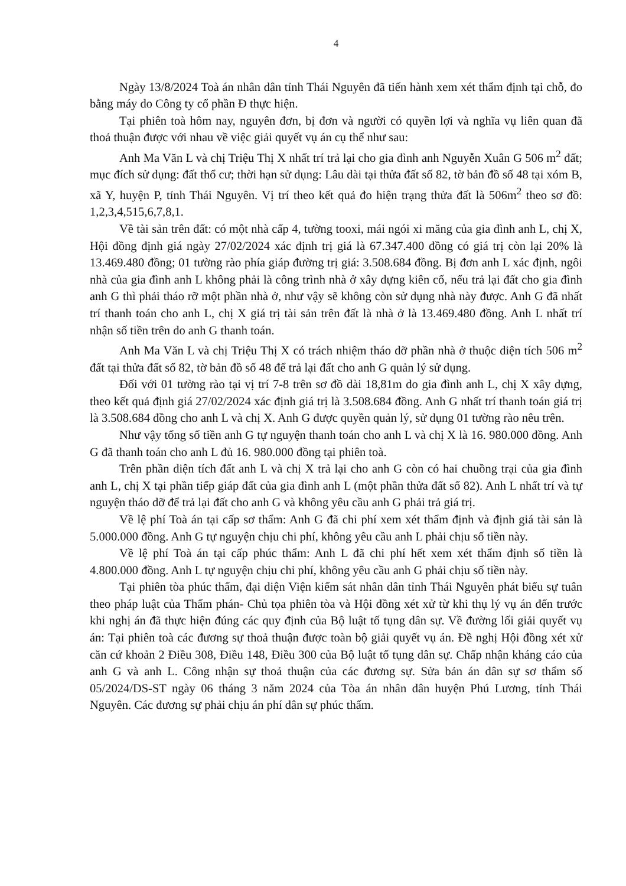4
Ngày 13/8/2024 Toà án nhân dân tỉnh Thái Nguyên đã tiến hành xem xét thẩm định tại chỗ, đo bằng máy do Công ty cổ phần Đ thực hiện.
Tại phiên toà hôm nay, nguyên đơn, bị đơn và người có quyền lợi và nghĩa vụ liên quan đã thoả thuận được với nhau về việc giải quyết vụ án cụ thể như sau:
Anh Ma Văn L và chị Triệu Thị X nhất trí trả lại cho gia đình anh Nguyễn Xuân G 506 m<sup>2</sup> đất; mục đích sử dụng: đất thổ cư; thời hạn sử dụng: Lâu dài tại thửa đất số 82, tờ bản đồ số 48 tại xóm B, xã Y, huyện P, tỉnh Thái Nguyên. Vị trí theo kết quả đo hiện trạng thửa đất là 506m<sup>2</sup> theo sơ đồ: 1,2,3,4,515,6,7,8,1.
Về tài sản trên đất: có một nhà cấp 4, tường tooxi, mái ngói xi măng của gia đình anh L, chị X, Hội đồng định giá ngày 27/02/2024 xác định trị giá là 67.347.400 đồng có giá trị còn lại 20% là 13.469.480 đồng; 01 tường rào phía giáp đường trị giá: 3.508.684 đồng. Bị đơn anh L xác định, ngôi nhà của gia đình anh L không phải là công trình nhà ở xây dựng kiên cố, nếu trả lại đất cho gia đình anh G thì phải tháo rỡ một phần nhà ở, như vậy sẽ không còn sử dụng nhà này được. Anh G đã nhất trí thanh toán cho anh L, chị X giá trị tài sản trên đất là nhà ở là 13.469.480 đồng. Anh L nhất trí nhận số tiền trên do anh G thanh toán.
Anh Ma Văn L và chị Triệu Thị X có trách nhiệm tháo dỡ phần nhà ở thuộc diện tích 506 m<sup>2</sup> đất tại thửa đất số 82, tờ bản đồ số 48 để trả lại đất cho anh G quản lý sử dụng.
Đối với 01 tường rào tại vị trí 7-8 trên sơ đồ dài 18,81m do gia đình anh L, chị X xây dựng, theo kết quả định giá 27/02/2024 xác định giá trị là 3.508.684 đồng. Anh G nhất trí thanh toán giá trị là 3.508.684 đồng cho anh L và chị X. Anh G được quyền quản lý, sử dụng 01 tường rào nêu trên.
Như vậy tổng số tiền anh G tự nguyện thanh toán cho anh L và chị X là 16. 980.000 đồng. Anh G đã thanh toán cho anh L đủ 16. 980.000 đồng tại phiên toà.
Trên phần diện tích đất anh L và chị X trả lại cho anh G còn có hai chuồng trại của gia đình anh L, chị X tại phần tiếp giáp đất của gia đình anh L (một phần thửa đất số 82). Anh L nhất trí và tự nguyện tháo dỡ để trả lại đất cho anh G và không yêu cầu anh G phải trả giá trị.
Về lệ phí Toà án tại cấp sơ thẩm: Anh G đã chi phí xem xét thẩm định và định giá tài sản là 5.000.000 đồng. Anh G tự nguyện chịu chi phí, không yêu cầu anh L phải chịu số tiền này.
Về lệ phí Toà án tại cấp phúc thẩm: Anh L đã chi phí hết xem xét thẩm định số tiền là 4.800.000 đồng. Anh L tự nguyện chịu chi phí, không yêu cầu anh G phải chịu số tiền này.
Tại phiên tòa phúc thẩm, đại diện Viện kiểm sát nhân dân tỉnh Thái Nguyên phát biểu sự tuân theo pháp luật của Thẩm phán- Chủ tọa phiên tòa và Hội đồng xét xử từ khi thụ lý vụ án đến trước khi nghị án đã thực hiện đúng các quy định của Bộ luật tố tụng dân sự. Về đường lối giải quyết vụ án: Tại phiên toà các đương sự thoả thuận được toàn bộ giải quyết vụ án. Đề nghị Hội đồng xét xử căn cứ khoản 2 Điều 308, Điều 148, Điều 300 của Bộ luật tố tụng dân sự. Chấp nhận kháng cáo của anh G và anh L. Công nhận sự thoả thuận của các đương sự. Sửa bản án dân sự sơ thẩm số 05/2024/DS-ST ngày 06 tháng 3 năm 2024 của Tòa án nhân dân huyện Phú Lương, tỉnh Thái Nguyên. Các đương sự phải chịu án phí dân sự phúc thẩm.